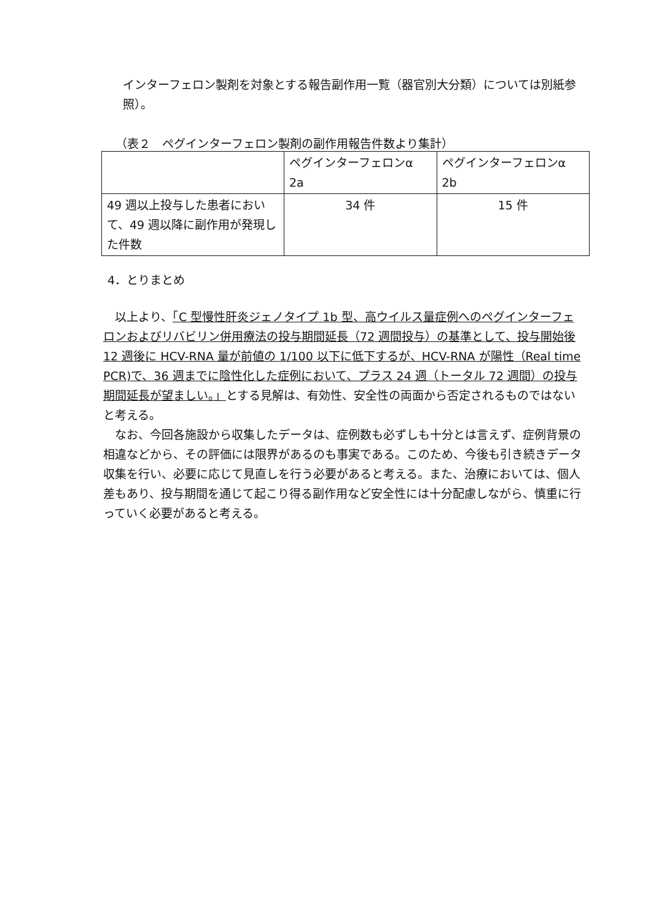インターフェロン製剤を対象とする報告副作用一覧（器官別大分類）については別紙参照）。
（表２　ペグインターフェロン製剤の副作用報告件数より集計）
| | ペグインターフェロンα 2a | ペグインターフェロンα 2b |
| --- | --- | --- |
| 49 週以上投与した患者において、49 週以降に副作用が発現した件数 | 34 件 | 15 件 |
4．とりまとめ
以上より、「C 型慢性肝炎ジェノタイプ 1b 型、高ウイルス量症例へのペグインターフェロンおよびリバビリン併用療法の投与期間延長（72 週間投与）の基準として、投与開始後 12 週後に HCV-RNA 量が前値の 1/100 以下に低下するが、HCV-RNA が陽性（Real time PCR)で、36 週までに陰性化した症例において、プラス 24 週（トータル 72 週間）の投与期間延長が望ましい。」とする見解は、有効性、安全性の両面から否定されるものではないと考える。
なお、今回各施設から収集したデータは、症例数も必ずしも十分とは言えず、症例背景の相違などから、その評価には限界があるのも事実である。このため、今後も引き続きデータ収集を行い、必要に応じて見直しを行う必要があると考える。また、治療においては、個人差もあり、投与期間を通じて起こり得る副作用など安全性には十分配慮しながら、慎重に行っていく必要があると考える。